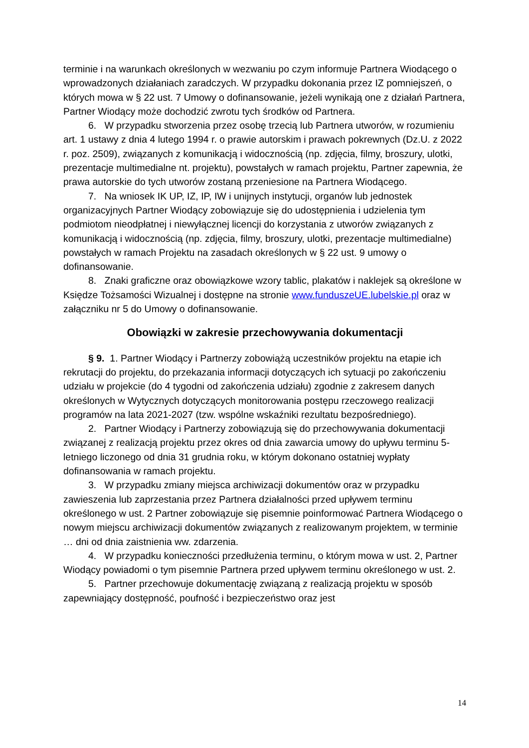terminie i na warunkach określonych w wezwaniu po czym informuje Partnera Wiodącego o wprowadzonych działaniach zaradczych. W przypadku dokonania przez IZ pomniejszeń, o których mowa w § 22 ust. 7 Umowy o dofinansowanie, jeżeli wynikają one z działań Partnera, Partner Wiodący może dochodzić zwrotu tych środków od Partnera.
6. W przypadku stworzenia przez osobę trzecią lub Partnera utworów, w rozumieniu art. 1 ustawy z dnia 4 lutego 1994 r. o prawie autorskim i prawach pokrewnych (Dz.U. z 2022 r. poz. 2509), związanych z komunikacją i widocznością (np. zdjęcia, filmy, broszury, ulotki, prezentacje multimedialne nt. projektu), powstałych w ramach projektu, Partner zapewnia, że prawa autorskie do tych utworów zostaną przeniesione na Partnera Wiodącego.
7. Na wniosek IK UP, IZ, IP, IW i unijnych instytucji, organów lub jednostek organizacyjnych Partner Wiodący zobowiązuje się do udostępnienia i udzielenia tym podmiotom nieodpłatnej i niewyłącznej licencji do korzystania z utworów związanych z komunikacją i widocznością (np. zdjęcia, filmy, broszury, ulotki, prezentacje multimedialne) powstałych w ramach Projektu na zasadach określonych w § 22 ust. 9 umowy o dofinansowanie.
8. Znaki graficzne oraz obowiązkowe wzory tablic, plakatów i naklejek są określone w Księdze Tożsamości Wizualnej i dostępne na stronie www.funduszeUE.lubelskie.pl oraz w załączniku nr 5 do Umowy o dofinansowanie.
Obowiązki w zakresie przechowywania dokumentacji
§ 9. 1. Partner Wiodący i Partnerzy zobowiążą uczestników projektu na etapie ich rekrutacji do projektu, do przekazania informacji dotyczących ich sytuacji po zakończeniu udziału w projekcie (do 4 tygodni od zakończenia udziału) zgodnie z zakresem danych określonych w Wytycznych dotyczących monitorowania postępu rzeczowego realizacji programów na lata 2021-2027 (tzw. wspólne wskaźniki rezultatu bezpośredniego).
2. Partner Wiodący i Partnerzy zobowiązują się do przechowywania dokumentacji związanej z realizacją projektu przez okres od dnia zawarcia umowy do upływu terminu 5-letniego liczonego od dnia 31 grudnia roku, w którym dokonano ostatniej wypłaty dofinansowania w ramach projektu.
3. W przypadku zmiany miejsca archiwizacji dokumentów oraz w przypadku zawieszenia lub zaprzestania przez Partnera działalności przed upływem terminu określonego w ust. 2 Partner zobowiązuje się pisemnie poinformować Partnera Wiodącego o nowym miejscu archiwizacji dokumentów związanych z realizowanym projektem, w terminie … dni od dnia zaistnienia ww. zdarzenia.
4. W przypadku konieczności przedłużenia terminu, o którym mowa w ust. 2, Partner Wiodący powiadomi o tym pisemnie Partnera przed upływem terminu określonego w ust. 2.
5. Partner przechowuje dokumentację związaną z realizacją projektu w sposób zapewniający dostępność, poufność i bezpieczeństwo oraz jest
14